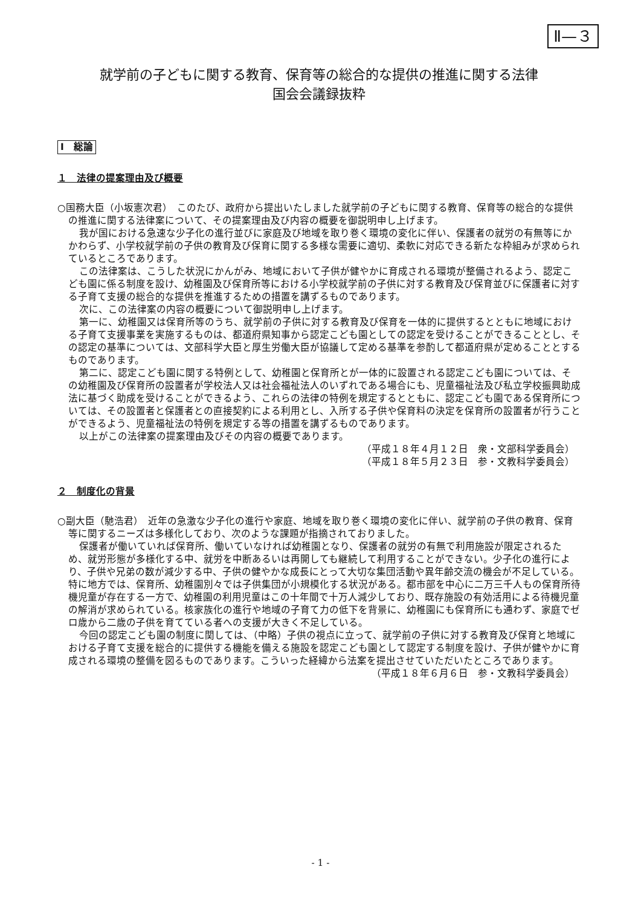Ⅱ—３
就学前の子どもに関する教育、保育等の総合的な提供の推進に関する法律
国会会議録抜粋
Ⅰ　総論
１　法律の提案理由及び概要
○国務大臣（小坂憲次君）　このたび、政府から提出いたしました就学前の子どもに関する教育、保育等の総合的な提供の推進に関する法律案について、その提案理由及び内容の概要を御説明申し上げます。
我が国における急速な少子化の進行並びに家庭及び地域を取り巻く環境の変化に伴い、保護者の就労の有無等にかかわらず、小学校就学前の子供の教育及び保育に関する多様な需要に適切、柔軟に対応できる新たな枠組みが求められているところであります。
この法律案は、こうした状況にかんがみ、地域において子供が健やかに育成される環境が整備されるよう、認定こども園に係る制度を設け、幼稚園及び保育所等における小学校就学前の子供に対する教育及び保育並びに保護者に対する子育て支援の総合的な提供を推進するための措置を講ずるものであります。
次に、この法律案の内容の概要について御説明申し上げます。
第一に、幼稚園又は保育所等のうち、就学前の子供に対する教育及び保育を一体的に提供するとともに地域における子育て支援事業を実施するものは、都道府県知事から認定こども園としての認定を受けることができることとし、その認定の基準については、文部科学大臣と厚生労働大臣が協議して定める基準を参酌して都道府県が定めることとするものであります。
第二に、認定こども園に関する特例として、幼稚園と保育所とが一体的に設置される認定こども園については、その幼稚園及び保育所の設置者が学校法人又は社会福祉法人のいずれである場合にも、児童福祉法及び私立学校振興助成法に基づく助成を受けることができるよう、これらの法律の特例を規定するとともに、認定こども園である保育所については、その設置者と保護者との直接契約による利用とし、入所する子供や保育料の決定を保育所の設置者が行うことができるよう、児童福祉法の特例を規定する等の措置を講ずるものであります。
以上がこの法律案の提案理由及びその内容の概要であります。
（平成１８年４月１２日　衆・文部科学委員会）
（平成１８年５月２３日　参・文教科学委員会）
２　制度化の背景
○副大臣（馳浩君）　近年の急激な少子化の進行や家庭、地域を取り巻く環境の変化に伴い、就学前の子供の教育、保育等に関するニーズは多様化しており、次のような課題が指摘されておりました。
保護者が働いていれば保育所、働いていなければ幼稚園となり、保護者の就労の有無で利用施設が限定されるため、就労形態が多様化する中、就労を中断あるいは再開しても継続して利用することができない。少子化の進行により、子供や兄弟の数が減少する中、子供の健やかな成長にとって大切な集団活動や異年齢交流の機会が不足している。特に地方では、保育所、幼稚園別々では子供集団が小規模化する状況がある。都市部を中心に二万三千人もの保育所待機児童が存在する一方で、幼稚園の利用児童はこの十年間で十万人減少しており、既存施設の有効活用による待機児童の解消が求められている。核家族化の進行や地域の子育て力の低下を背景に、幼稚園にも保育所にも通わず、家庭でゼロ歳から二歳の子供を育てている者への支援が大きく不足している。
今回の認定こども園の制度に関しては、（中略）子供の視点に立って、就学前の子供に対する教育及び保育と地域における子育て支援を総合的に提供する機能を備える施設を認定こども園として認定する制度を設け、子供が健やかに育成される環境の整備を図るものであります。こういった経緯から法案を提出させていただいたところであります。
（平成１８年６月６日　参・文教科学委員会）
- 1 -